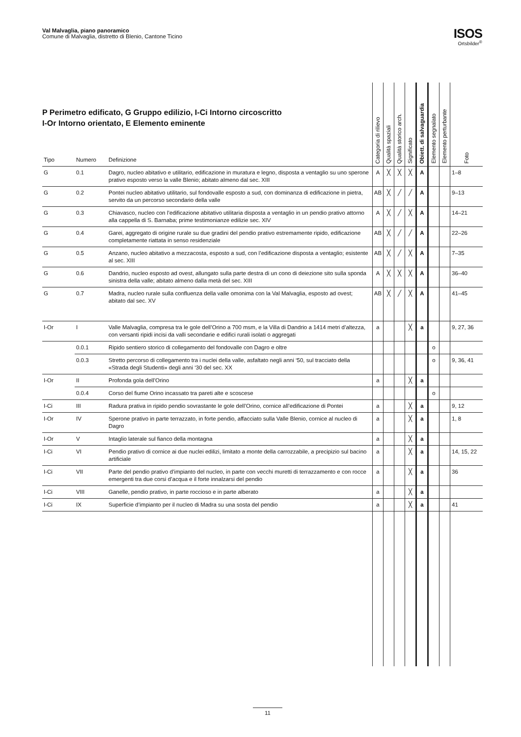Val Malvaglia, piano panoramico
Comune di Malvaglia, distretto di Blenio, Cantone Ticino
ISOS
Ortsbilder<sup>®</sup>
P Perimetro edificato, G Gruppo edilizio, I-Ci Intorno circoscritto
I-Or Intorno orientato, E Elemento eminente
| Tipo | Numero | Definizione | Categoria di rilievo | Qualità spaziali | Qualità storico arch. | Significato | Obiett. di salvaguardia | Elemento segnalato | Elemento perturbante | Foto |
| --- | --- | --- | --- | --- | --- | --- | --- | --- | --- | --- |
| G | 0.1 | Dagro, nucleo abitativo e utilitario, edificazione in muratura e legno, disposta a ventaglio su uno sperone prativo esposto verso la valle Blenio; abitato almeno dal sec. XIII | A | ╳ | ╳ | ╳ | A | | | 1–8 |
| G | 0.2 | Pontei nucleo abitativo utilitario, sul fondovalle esposto a sud, con dominanza di edificazione in pietra, servito da un percorso secondario della valle | AB | ╳ | ╱ | ╱ | A | | | 9–13 |
| G | 0.3 | Chiavasco, nucleo con l’edificazione abitativo utilitaria disposta a ventaglio in un pendio prativo attorno alla cappella di S. Barnaba; prime testimonianze edilizie sec. XIV | A | ╳ | ╱ | ╳ | A | | | 14–21 |
| G | 0.4 | Garei, aggregato di origine rurale su due gradini del pendio prativo estremamente ripido, edificazione completamente riattata in senso residenziale | AB | ╳ | ╱ | ╱ | A | | | 22–26 |
| G | 0.5 | Anzano, nucleo abitativo a mezzacosta, esposto a sud, con l’edificazione disposta a ventaglio; esistente al sec. XIII | AB | ╳ | ╱ | ╳ | A | | | 7–35 |
| G | 0.6 | Dandrio, nucleo esposto ad ovest, allungato sulla parte destra di un cono di deiezione sito sulla sponda sinistra della valle; abitato almeno dalla metà del sec. XIII | A | ╳ | ╳ | ╳ | A | | | 36–40 |
| G | 0.7 | Madra, nucleo rurale sulla confluenza della valle omonima con la Val Malvaglia, esposto ad ovest; abitato dal sec. XV | AB | ╳ | ╱ | ╳ | A | | | 41–45 |
| I-Or | I | Valle Malvaglia, compresa tra le gole dell’Orino a 700 msm, e la Villa di Dandrio a 1414 metri d’altezza, con versanti ripidi incisi da valli secondarie e edifici rurali isolati o aggregati | a | | | ╳ | a | | | 9, 27, 36 |
| | 0.0.1 | Ripido sentiero storico di collegamento del fondovalle con Dagro e oltre | | | | | | o | | |
| | 0.0.3 | Stretto percorso di collegamento tra i nuclei della valle, asfaltato negli anni ‘50, sul tracciato della «Strada degli Studenti» degli anni ‘30 del sec. XX | | | | | | o | | 9, 36, 41 |
| I-Or | II | Profonda gola dell’Orino | a | | | ╳ | a | | | |
| | 0.0.4 | Corso del fiume Orino incassato tra pareti alte e scoscese | | | | | | o | | |
| I-Ci | III | Radura prativa in ripido pendio sovrastante le gole dell’Orino, cornice all’edificazione di Pontei | a | | | ╳ | a | | | 9, 12 |
| I-Or | IV | Sperone prativo in parte terrazzato, in forte pendio, affacciato sulla Valle Blenio, cornice al nucleo di Dagro | a | | | ╳ | a | | | 1, 8 |
| I-Or | V | Intaglio laterale sul fianco della montagna | a | | | ╳ | a | | | |
| I-Ci | VI | Pendio prativo di cornice ai due nuclei edilizi, limitato a monte della carrozzabile, a precipizio sul bacino artificiale | a | | | ╳ | a | | | 14, 15, 22 |
| I-Ci | VII | Parte del pendio prativo d’impianto del nucleo, in parte con vecchi muretti di terrazzamento e con rocce emergenti tra due corsi d’acqua e il forte innalzarsi del pendio | a | | | ╳ | a | | | 36 |
| I-Ci | VIII | Ganelle, pendio prativo, in parte roccioso e in parte alberato | a | | | ╳ | a | | | |
| I-Ci | IX | Superficie d’impianto per il nucleo di Madra su una sosta del pendio | a | | | ╳ | a | | | 41 |
11